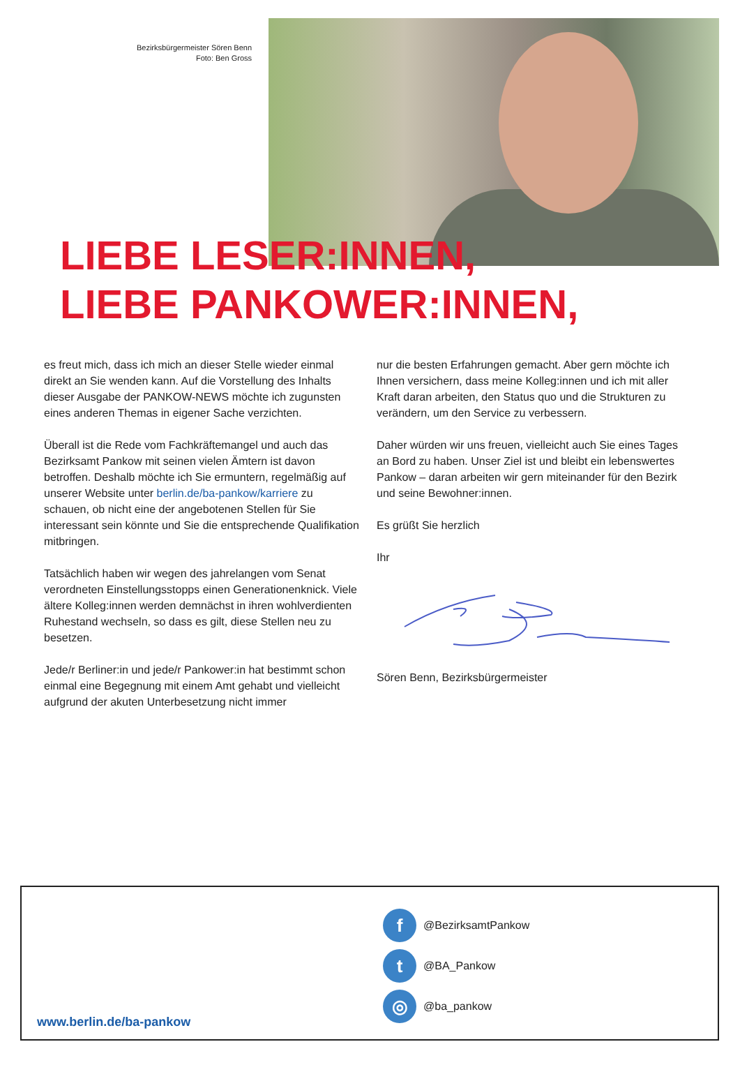Bezirksbürgermeister Sören Benn
Foto: Ben Gross
LIEBE LESER:INNEN,
LIEBE PANKOWER:INNEN,
es freut mich, dass ich mich an dieser Stelle wieder einmal direkt an Sie wenden kann. Auf die Vorstellung des Inhalts dieser Ausgabe der PANKOW-NEWS möchte ich zugunsten eines anderen Themas in eigener Sache verzichten.
Überall ist die Rede vom Fachkräftemangel und auch das Bezirksamt Pankow mit seinen vielen Ämtern ist davon betroffen. Deshalb möchte ich Sie ermuntern, regelmäßig auf unserer Website unter berlin.de/ba-pankow/karriere zu schauen, ob nicht eine der angebotenen Stellen für Sie interessant sein könnte und Sie die entsprechende Qualifikation mitbringen.
Tatsächlich haben wir wegen des jahrelangen vom Senat verordneten Einstellungsstopps einen Generationenknick. Viele ältere Kolleg:innen werden demnächst in ihren wohlverdienten Ruhestand wechseln, so dass es gilt, diese Stellen neu zu besetzen.
Jede/r Berliner:in und jede/r Pankower:in hat bestimmt schon einmal eine Begegnung mit einem Amt gehabt und vielleicht aufgrund der akuten Unterbesetzung nicht immer
nur die besten Erfahrungen gemacht. Aber gern möchte ich Ihnen versichern, dass meine Kolleg:innen und ich mit aller Kraft daran arbeiten, den Status quo und die Strukturen zu verändern, um den Service zu verbessern.
Daher würden wir uns freuen, vielleicht auch Sie eines Tages an Bord zu haben. Unser Ziel ist und bleibt ein lebenswertes Pankow – daran arbeiten wir gern miteinander für den Bezirk und seine Bewohner:innen.
Es grüßt Sie herzlich
Ihr
Sören Benn, Bezirksbürgermeister
f @BezirksamtPankow
t @BA_Pankow
◎ @ba_pankow
www.berlin.de/ba-pankow